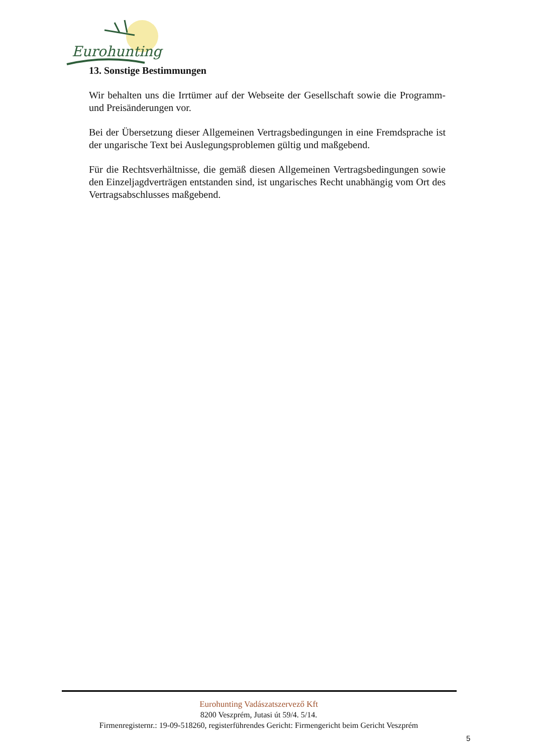Eurohunting
13. Sonstige Bestimmungen
Wir behalten uns die Irrtümer auf der Webseite der Gesellschaft sowie die Programm- und Preisänderungen vor.
Bei der Übersetzung dieser Allgemeinen Vertragsbedingungen in eine Fremdsprache ist der ungarische Text bei Auslegungsproblemen gültig und maßgebend.
Für die Rechtsverhältnisse, die gemäß diesen Allgemeinen Vertragsbedingungen sowie den Einzeljagdverträgen entstanden sind, ist ungarisches Recht unabhängig vom Ort des Vertragsabschlusses maßgebend.
Eurohunting Vadászatszervező Kft
8200 Veszprém, Jutasi út 59/4. 5/14.
Firmenregisternr.: 19-09-518260, registerführendes Gericht: Firmengericht beim Gericht Veszprém
5